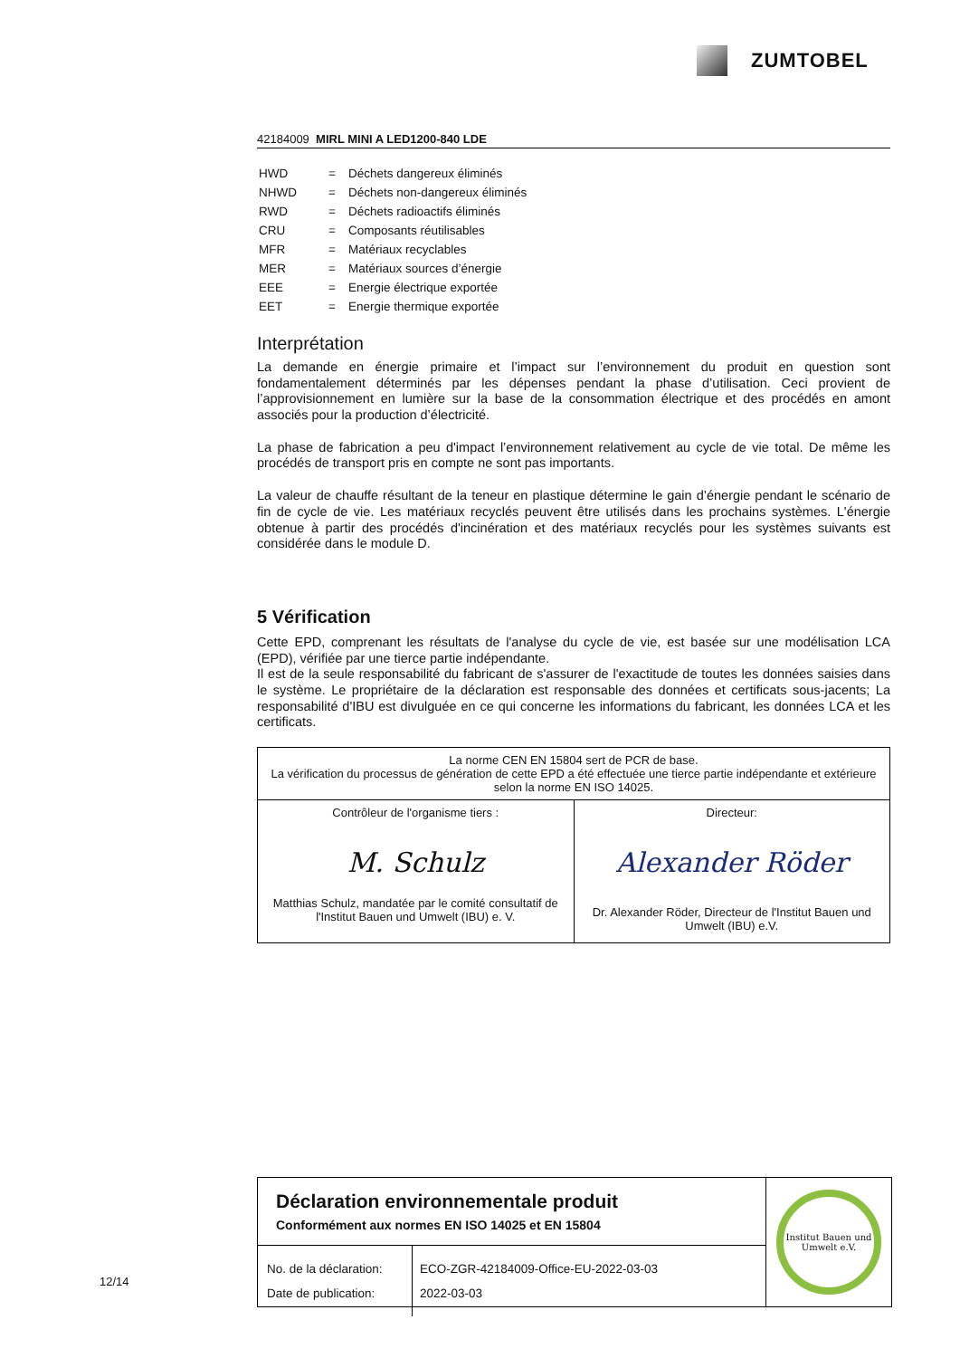ZUMTOBEL
42184009 MIRL MINI A LED1200-840 LDE
| HWD | = | Déchets dangereux éliminés |
| NHWD | = | Déchets non-dangereux éliminés |
| RWD | = | Déchets radioactifs éliminés |
| CRU | = | Composants réutilisables |
| MFR | = | Matériaux recyclables |
| MER | = | Matériaux sources d’énergie |
| EEE | = | Energie électrique exportée |
| EET | = | Energie thermique exportée |
Interprétation
La demande en énergie primaire et l’impact sur l’environnement du produit en question sont fondamentalement déterminés par les dépenses pendant la phase d’utilisation. Ceci provient de l’approvisionnement en lumière sur la base de la consommation électrique et des procédés en amont associés pour la production d’électricité.
La phase de fabrication a peu d'impact l’environnement relativement au cycle de vie total. De même les procédés de transport pris en compte ne sont pas importants.
La valeur de chauffe résultant de la teneur en plastique détermine le gain d’énergie pendant le scénario de fin de cycle de vie. Les matériaux recyclés peuvent être utilisés dans les prochains systèmes. L'énergie obtenue à partir des procédés d'incinération et des matériaux recyclés pour les systèmes suivants est considérée dans le module D.
5 Vérification
Cette EPD, comprenant les résultats de l'analyse du cycle de vie, est basée sur une modélisation LCA (EPD), vérifiée par une tierce partie indépendante.
Il est de la seule responsabilité du fabricant de s'assurer de l'exactitude de toutes les données saisies dans le système. Le propriétaire de la déclaration est responsable des données et certificats sous-jacents; La responsabilité d'IBU est divulguée en ce qui concerne les informations du fabricant, les données LCA et les certificats.
| La norme CEN EN 15804 sert de PCR de base. La vérification du processus de génération de cette EPD a été effectuée une tierce partie indépendante et extérieure selon la norme EN ISO 14025. | |
| Contrôleur de l'organisme tiers : M. Schulz Matthias Schulz, mandatée par le comité consultatif de l'Institut Bauen und Umwelt (IBU) e. V. | Directeur: Alexander Röder Dr. Alexander Röder, Directeur de l'Institut Bauen und Umwelt (IBU) e.V. |
Déclaration environnementale produit
Conformément aux normes EN ISO 14025 et EN 15804
No. de la déclaration:
Date de publication:
ECO-ZGR-42184009-Office-EU-2022-03-03
2022-03-03
Institut Bauen und Umwelt e.V.
12/14